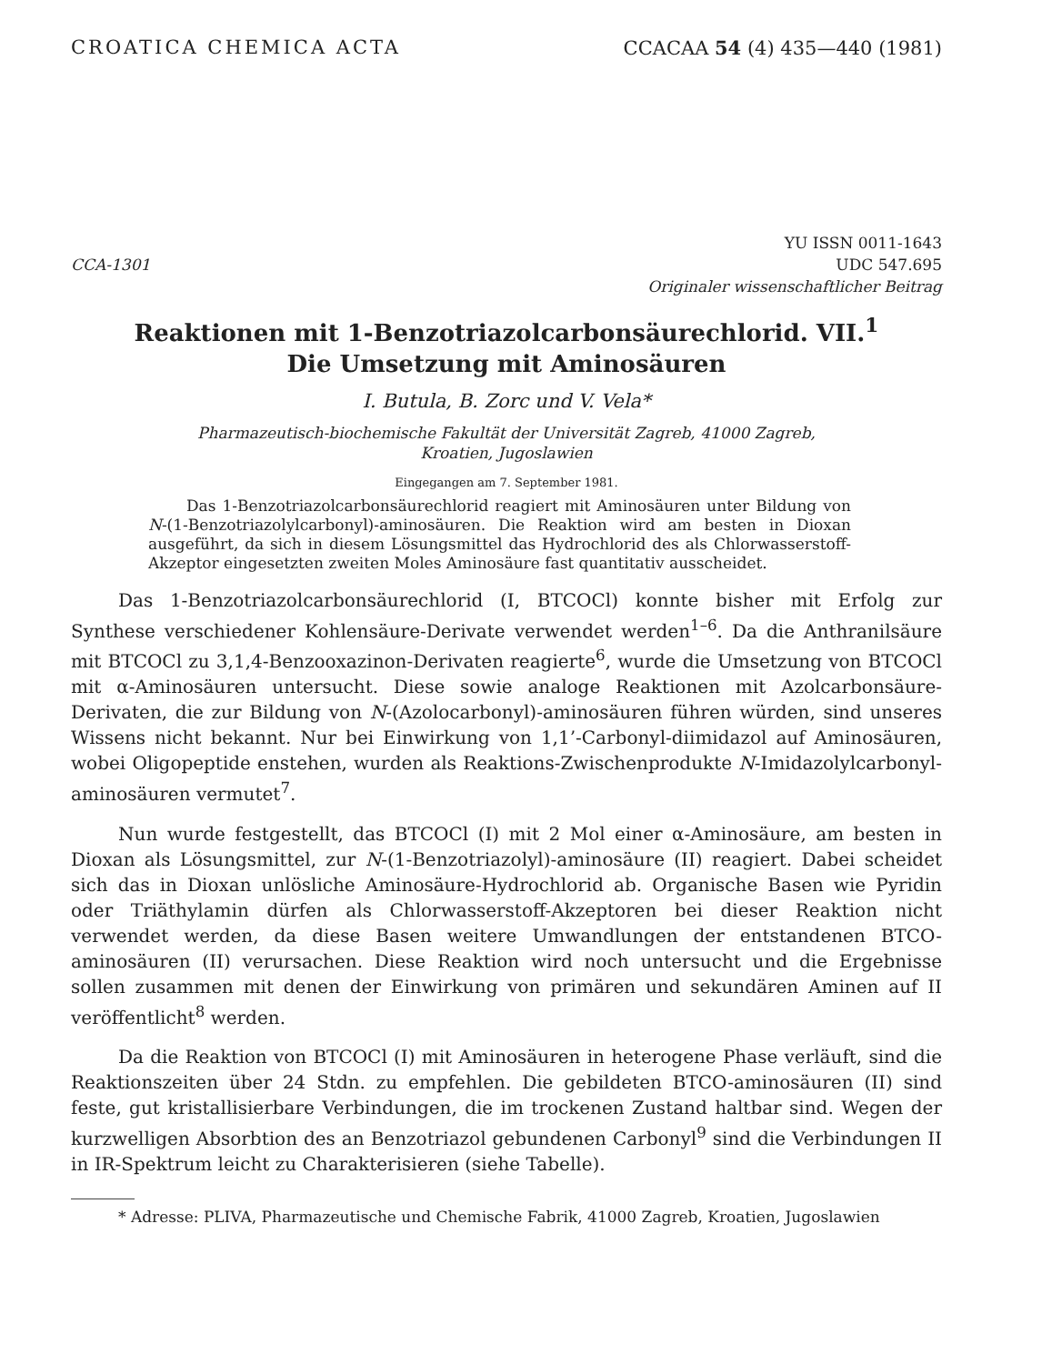CROATICA CHEMICA ACTA CCACAA 54 (4) 435—440 (1981)
CCA-1301 YU ISSN 0011-1643
UDC 547.695
Originaler wissenschaftlicher Beitrag
Reaktionen mit 1-Benzotriazolcarbonsäurechlorid. VII.<sup>1</sup>
Die Umsetzung mit Aminosäuren
I. Butula, B. Zorc und V. Vela*
Pharmazeutisch-biochemische Fakultät der Universität Zagreb, 41000 Zagreb,
Kroatien, Jugoslawien
Eingegangen am 7. September 1981.
Das 1-Benzotriazolcarbonsäurechlorid reagiert mit Aminosäuren unter Bildung von N-(1-Benzotriazolylcarbonyl)-aminosäuren. Die Reaktion wird am besten in Dioxan ausgeführt, da sich in diesem Lösungsmittel das Hydrochlorid des als Chlorwasserstoff-Akzeptor eingesetzten zweiten Moles Aminosäure fast quantitativ ausscheidet.
Das 1-Benzotriazolcarbonsäurechlorid (I, BTCOCl) konnte bisher mit Erfolg zur Synthese verschiedener Kohlensäure-Derivate verwendet werden<sup>1–6</sup>. Da die Anthranilsäure mit BTCOCl zu 3,1,4-Benzooxazinon-Derivaten reagierte<sup>6</sup>, wurde die Umsetzung von BTCOCl mit α-Aminosäuren untersucht. Diese sowie analoge Reaktionen mit Azolcarbonsäure-Derivaten, die zur Bildung von N-(Azolocarbonyl)-aminosäuren führen würden, sind unseres Wissens nicht bekannt. Nur bei Einwirkung von 1,1’-Carbonyl-diimidazol auf Aminosäuren, wobei Oligopeptide enstehen, wurden als Reaktions-Zwischenprodukte N-Imidazolylcarbonyl-aminosäuren vermutet<sup>7</sup>.
Nun wurde festgestellt, das BTCOCl (I) mit 2 Mol einer α-Aminosäure, am besten in Dioxan als Lösungsmittel, zur N-(1-Benzotriazolyl)-aminosäure (II) reagiert. Dabei scheidet sich das in Dioxan unlösliche Aminosäure-Hydrochlorid ab. Organische Basen wie Pyridin oder Triäthylamin dürfen als Chlorwasserstoff-Akzeptoren bei dieser Reaktion nicht verwendet werden, da diese Basen weitere Umwandlungen der entstandenen BTCO-aminosäuren (II) verursachen. Diese Reaktion wird noch untersucht und die Ergebnisse sollen zusammen mit denen der Einwirkung von primären und sekundären Aminen auf II veröffentlicht<sup>8</sup> werden.
Da die Reaktion von BTCOCl (I) mit Aminosäuren in heterogene Phase verläuft, sind die Reaktionszeiten über 24 Stdn. zu empfehlen. Die gebildeten BTCO-aminosäuren (II) sind feste, gut kristallisierbare Verbindungen, die im trockenen Zustand haltbar sind. Wegen der kurzwelligen Absorbtion des an Benzotriazol gebundenen Carbonyl<sup>9</sup> sind die Verbindungen II in IR-Spektrum leicht zu Charakterisieren (siehe Tabelle).
* Adresse: PLIVA, Pharmazeutische und Chemische Fabrik, 41000 Zagreb, Kroatien, Jugoslawien